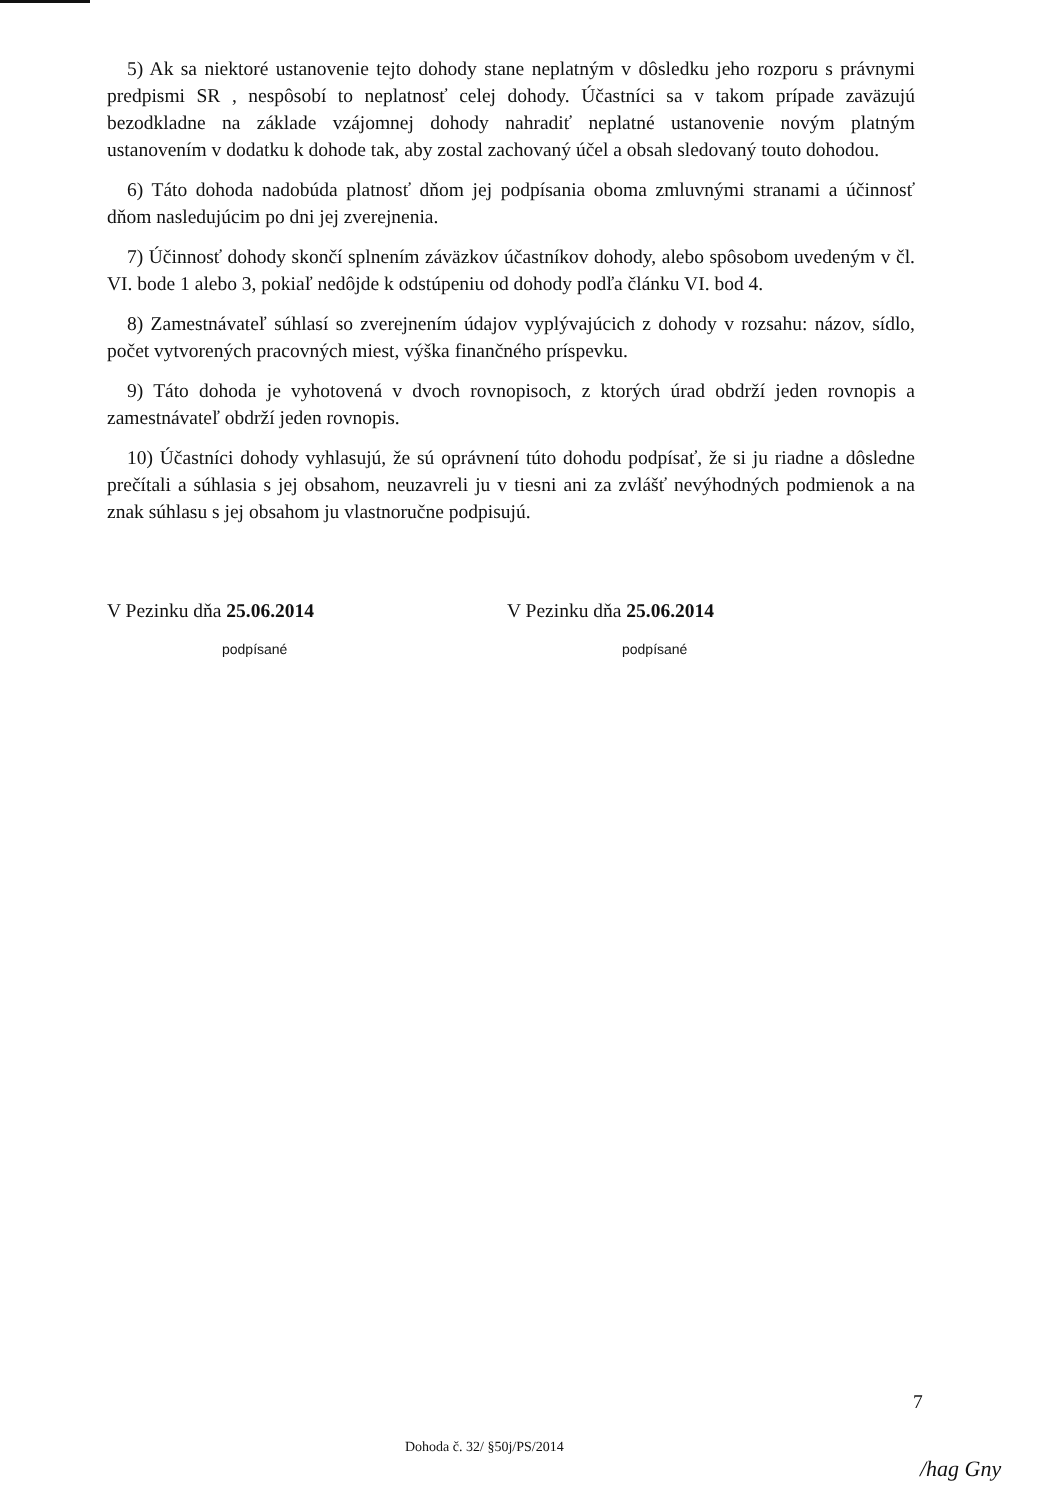5) Ak sa niektoré ustanovenie tejto dohody stane neplatným v dôsledku jeho rozporu s právnymi predpismi SR , nespôsobí to neplatnosť celej dohody. Účastníci sa v takom prípade zaväzujú bezodkladne na základe vzájomnej dohody nahradiť neplatné ustanovenie novým platným ustanovením v dodatku k dohode tak, aby zostal zachovaný účel a obsah sledovaný touto dohodou.
6) Táto dohoda nadobúda platnosť dňom jej podpísania oboma zmluvnými stranami a účinnosť dňom nasledujúcim po dni jej zverejnenia.
7) Účinnosť dohody skončí splnením záväzkov účastníkov dohody, alebo spôsobom uvedeným v čl. VI. bode 1 alebo 3, pokiaľ nedôjde k odstúpeniu od dohody podľa článku VI. bod 4.
8) Zamestnávateľ súhlasí so zverejnením údajov vyplývajúcich z dohody v rozsahu: názov, sídlo, počet vytvorených pracovných miest, výška finančného príspevku.
9) Táto dohoda je vyhotovená v dvoch rovnopisoch, z ktorých úrad obdrží jeden rovnopis a zamestnávateľ obdrží jeden rovnopis.
10) Účastníci dohody vyhlasujú, že sú oprávnení túto dohodu podpísať, že si ju riadne a dôsledne prečítali a súhlasia s jej obsahom, neuzavreli ju v tiesni ani za zvlášť nevýhodných podmienok a na znak súhlasu s jej obsahom ju vlastnoručne podpisujú.
V Pezinku dňa 25.06.2014
podpísané
V Pezinku dňa 25.06.2014
podpísané
7
Dohoda č. 32/ §50j/PS/2014
/hag Gny